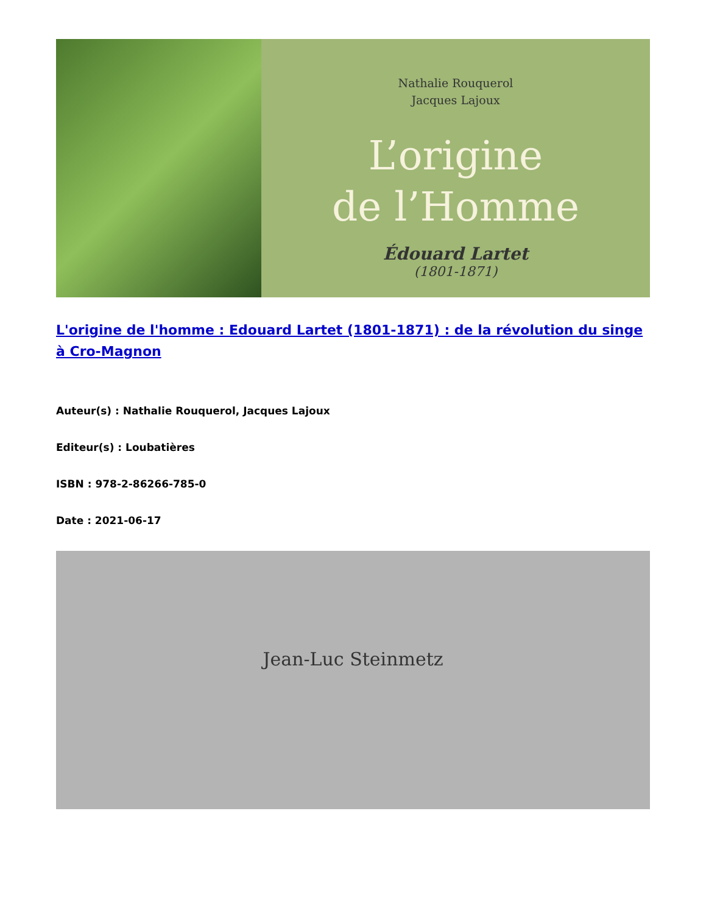Nathalie Rouquerol
Jacques Lajoux
L’origine
de l’Homme
Édouard Lartet
(1801-1871)
L'origine de l'homme : Edouard Lartet (1801-1871) : de la révolution du singe à Cro-Magnon
Auteur(s) : Nathalie Rouquerol, Jacques Lajoux
Editeur(s) : Loubatières
ISBN : 978-2-86266-785-0
Date : 2021-06-17
Jean-Luc Steinmetz